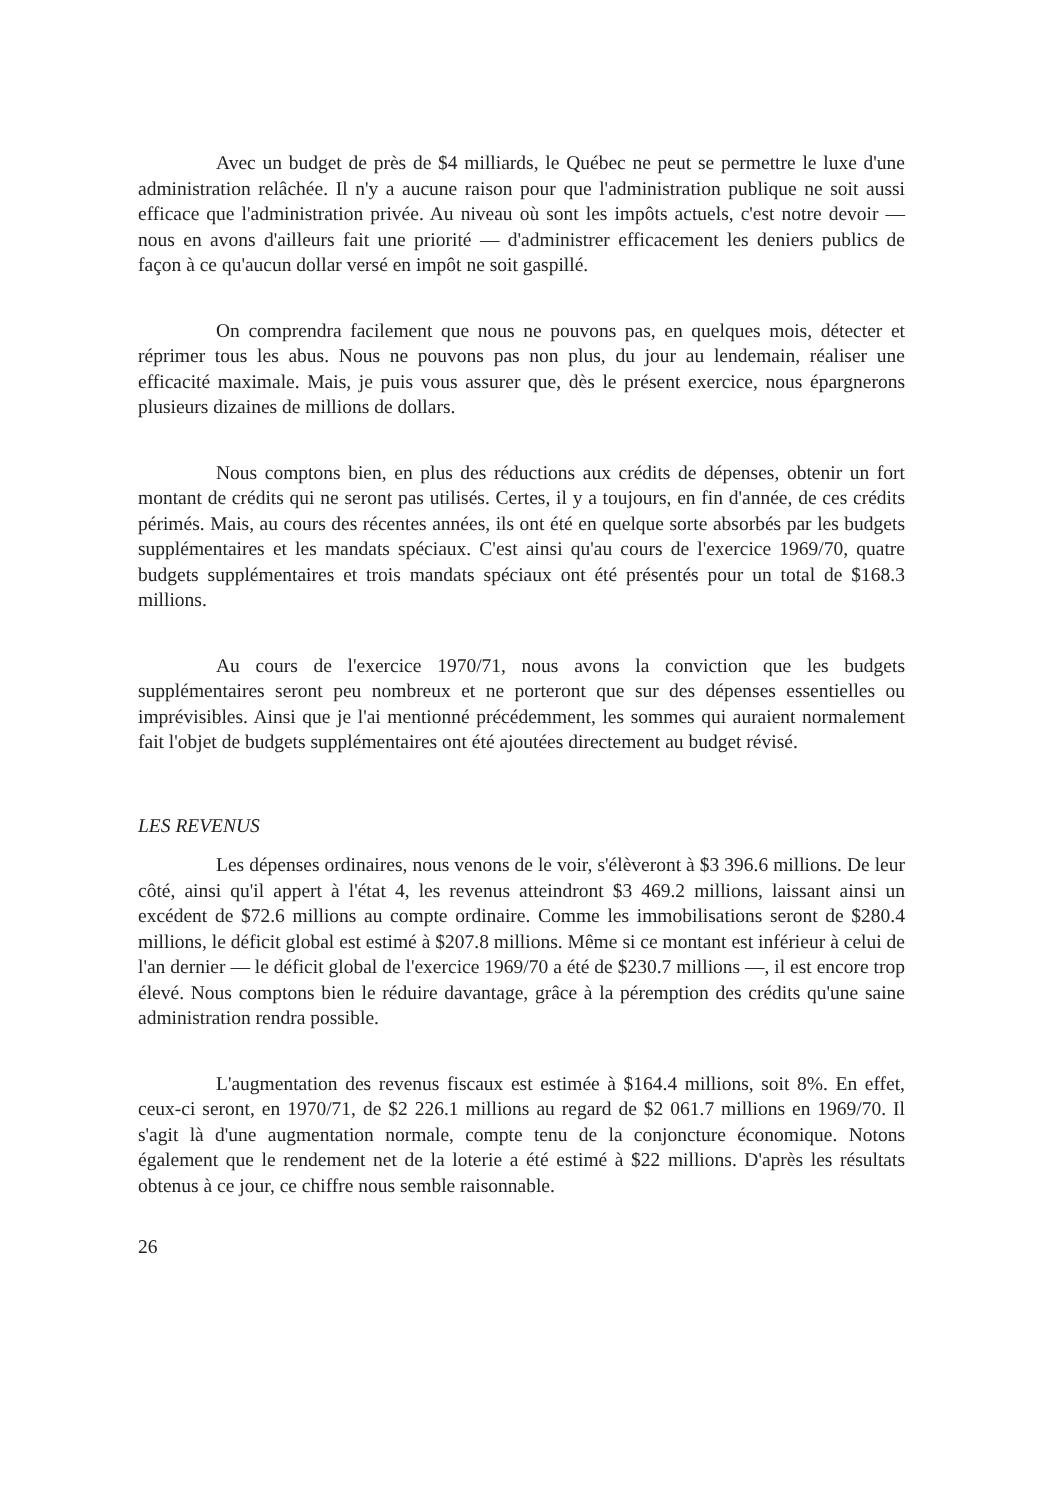Avec un budget de près de $4 milliards, le Québec ne peut se permettre le luxe d'une administration relâchée. Il n'y a aucune raison pour que l'administration publique ne soit aussi efficace que l'administration privée. Au niveau où sont les impôts actuels, c'est notre devoir — nous en avons d'ailleurs fait une priorité — d'administrer efficacement les deniers publics de façon à ce qu'aucun dollar versé en impôt ne soit gaspillé.
On comprendra facilement que nous ne pouvons pas, en quelques mois, détecter et réprimer tous les abus. Nous ne pouvons pas non plus, du jour au lendemain, réaliser une efficacité maximale. Mais, je puis vous assurer que, dès le présent exercice, nous épargnerons plusieurs dizaines de millions de dollars.
Nous comptons bien, en plus des réductions aux crédits de dépenses, obtenir un fort montant de crédits qui ne seront pas utilisés. Certes, il y a toujours, en fin d'année, de ces crédits périmés. Mais, au cours des récentes années, ils ont été en quelque sorte absorbés par les budgets supplémentaires et les mandats spéciaux. C'est ainsi qu'au cours de l'exercice 1969/70, quatre budgets supplémentaires et trois mandats spéciaux ont été présentés pour un total de $168.3 millions.
Au cours de l'exercice 1970/71, nous avons la conviction que les budgets supplémentaires seront peu nombreux et ne porteront que sur des dépenses essentielles ou imprévisibles. Ainsi que je l'ai mentionné précédemment, les sommes qui auraient normalement fait l'objet de budgets supplémentaires ont été ajoutées directement au budget révisé.
LES REVENUS
Les dépenses ordinaires, nous venons de le voir, s'élèveront à $3 396.6 millions. De leur côté, ainsi qu'il appert à l'état 4, les revenus atteindront $3 469.2 millions, laissant ainsi un excédent de $72.6 millions au compte ordinaire. Comme les immobilisations seront de $280.4 millions, le déficit global est estimé à $207.8 millions. Même si ce montant est inférieur à celui de l'an dernier — le déficit global de l'exercice 1969/70 a été de $230.7 millions —, il est encore trop élevé. Nous comptons bien le réduire davantage, grâce à la péremption des crédits qu'une saine administration rendra possible.
L'augmentation des revenus fiscaux est estimée à $164.4 millions, soit 8%. En effet, ceux-ci seront, en 1970/71, de $2 226.1 millions au regard de $2 061.7 millions en 1969/70. Il s'agit là d'une augmentation normale, compte tenu de la conjoncture économique. Notons également que le rendement net de la loterie a été estimé à $22 millions. D'après les résultats obtenus à ce jour, ce chiffre nous semble raisonnable.
26